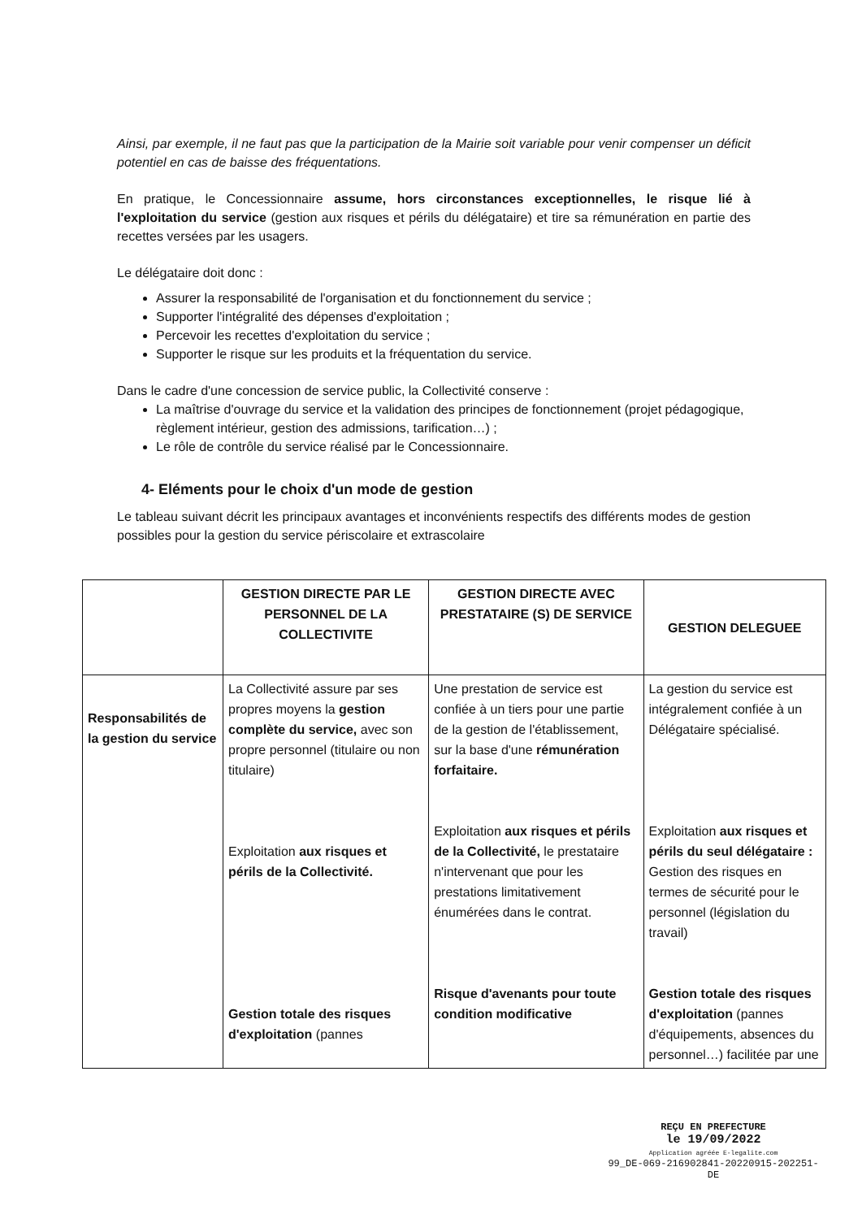Ainsi, par exemple, il ne faut pas que la participation de la Mairie soit variable pour venir compenser un déficit potentiel en cas de baisse des fréquentations.
En pratique, le Concessionnaire assume, hors circonstances exceptionnelles, le risque lié à l'exploitation du service (gestion aux risques et périls du délégataire) et tire sa rémunération en partie des recettes versées par les usagers.
Le délégataire doit donc :
Assurer la responsabilité de l'organisation et du fonctionnement du service ;
Supporter l'intégralité des dépenses d'exploitation ;
Percevoir les recettes d'exploitation du service ;
Supporter le risque sur les produits et la fréquentation du service.
Dans le cadre d'une concession de service public, la Collectivité conserve :
La maîtrise d'ouvrage du service et la validation des principes de fonctionnement (projet pédagogique, règlement intérieur, gestion des admissions, tarification…) ;
Le rôle de contrôle du service réalisé par le Concessionnaire.
4- Eléments pour le choix d'un mode de gestion
Le tableau suivant décrit les principaux avantages et inconvénients respectifs des différents modes de gestion possibles pour la gestion du service périscolaire et extrascolaire
| | GESTION DIRECTE PAR LE PERSONNEL DE LA COLLECTIVITE | GESTION DIRECTE AVEC PRESTATAIRE (S) DE SERVICE | GESTION DELEGUEE |
| --- | --- | --- | --- |
| Responsabilités de la gestion du service | La Collectivité assure par ses propres moyens la gestion complète du service, avec son propre personnel (titulaire ou non titulaire) Exploitation aux risques et périls de la Collectivité. Gestion totale des risques d'exploitation (pannes | Une prestation de service est confiée à un tiers pour une partie de la gestion de l'établissement, sur la base d'une rémunération forfaitaire. Exploitation aux risques et périls de la Collectivité, le prestataire n'intervenant que pour les prestations limitativement énumérées dans le contrat. Risque d'avenants pour toute condition modificative | La gestion du service est intégralement confiée à un Délégataire spécialisé. Exploitation aux risques et périls du seul délégataire : Gestion des risques en termes de sécurité pour le personnel (législation du travail) Gestion totale des risques d'exploitation (pannes d'équipements, absences du personnel…) facilitée par une |
REÇU EN PREFECTURE
le 19/09/2022
Application agréée E-legalite.com
99_DE-069-216902841-20220915-202251-DE